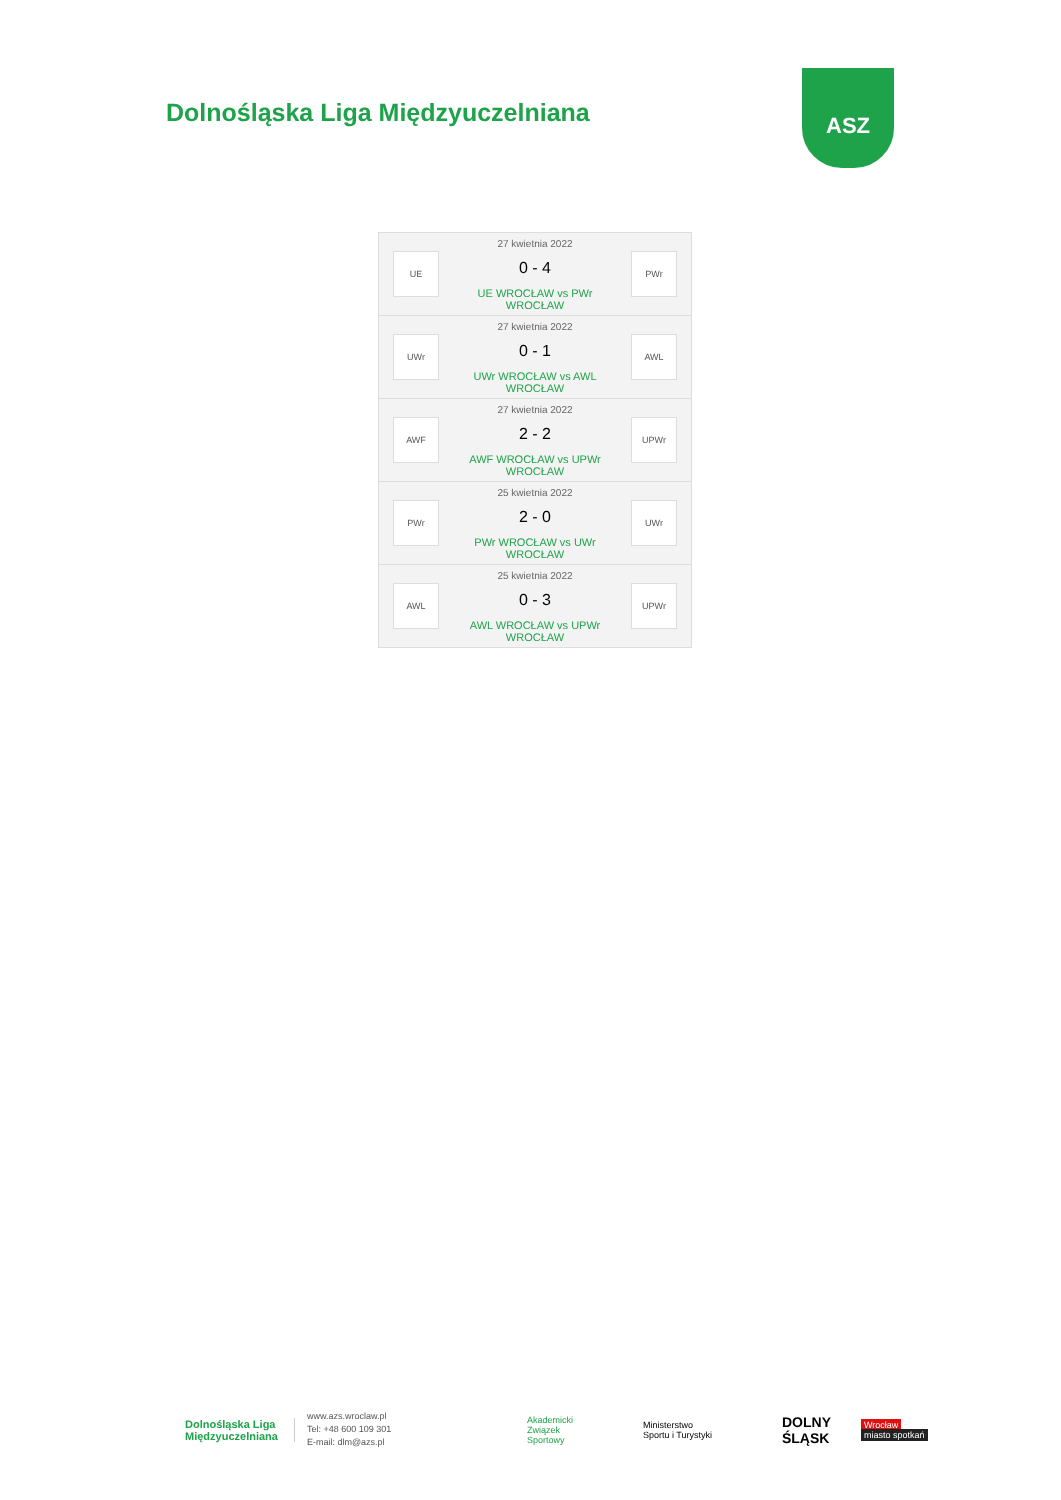Dolnośląska Liga Międzyuczelniana
ASZ
UE
27 kwietnia 2022
0 - 4
UE WROCŁAW vs PWr WROCŁAW
PWr
UWr
27 kwietnia 2022
0 - 1
UWr WROCŁAW vs AWL WROCŁAW
AWL
AWF
27 kwietnia 2022
2 - 2
AWF WROCŁAW vs UPWr WROCŁAW
UPWr
PWr
25 kwietnia 2022
2 - 0
PWr WROCŁAW vs UWr WROCŁAW
UWr
AWL
25 kwietnia 2022
0 - 3
AWL WROCŁAW vs UPWr WROCŁAW
UPWr
Dolnośląska Liga
Międzyuczelniana
www.azs.wroclaw.pl
Tel: +48 600 109 301
E-mail: dlm@azs.pl
Akademicki
Związek
Sportowy
Ministerstwo
Sportu i Turystyki
DOLNY
ŚLĄSK
Wrocław
miasto spotkań